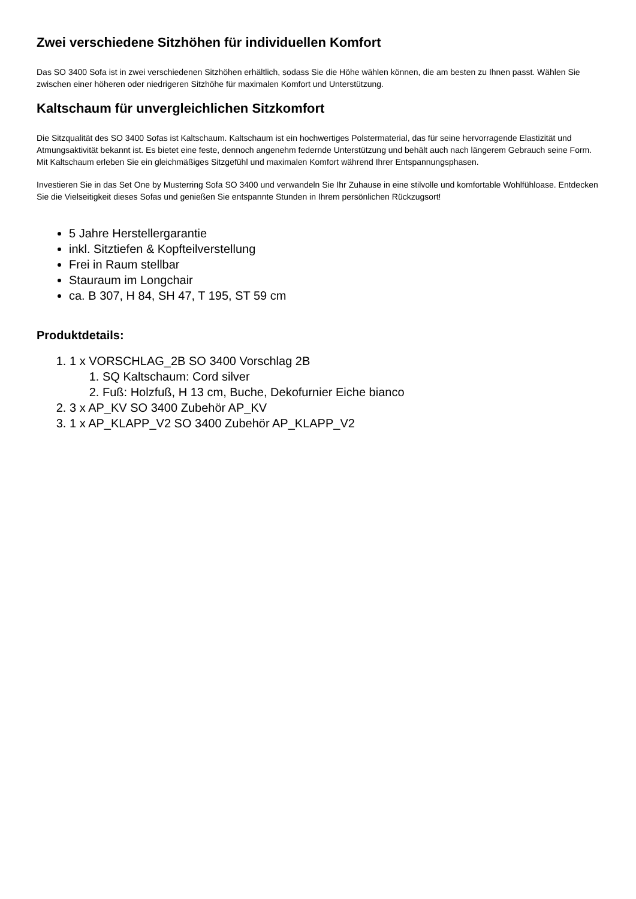Zwei verschiedene Sitzhöhen für individuellen Komfort
Das SO 3400 Sofa ist in zwei verschiedenen Sitzhöhen erhältlich, sodass Sie die Höhe wählen können, die am besten zu Ihnen passt. Wählen Sie zwischen einer höheren oder niedrigeren Sitzhöhe für maximalen Komfort und Unterstützung.
Kaltschaum für unvergleichlichen Sitzkomfort
Die Sitzqualität des SO 3400 Sofas ist Kaltschaum. Kaltschaum ist ein hochwertiges Polstermaterial, das für seine hervorragende Elastizität und Atmungsaktivität bekannt ist. Es bietet eine feste, dennoch angenehm federnde Unterstützung und behält auch nach längerem Gebrauch seine Form. Mit Kaltschaum erleben Sie ein gleichmäßiges Sitzgefühl und maximalen Komfort während Ihrer Entspannungsphasen.
Investieren Sie in das Set One by Musterring Sofa SO 3400 und verwandeln Sie Ihr Zuhause in eine stilvolle und komfortable Wohlfühloase. Entdecken Sie die Vielseitigkeit dieses Sofas und genießen Sie entspannte Stunden in Ihrem persönlichen Rückzugsort!
5 Jahre Herstellergarantie
inkl. Sitztiefen & Kopfteilverstellung
Frei in Raum stellbar
Stauraum im Longchair
ca. B 307, H 84, SH 47, T 195, ST 59 cm
Produktdetails:
1. 1 x VORSCHLAG_2B SO 3400 Vorschlag 2B
1. SQ Kaltschaum: Cord silver
2. Fuß: Holzfuß, H 13 cm, Buche, Dekofurnier Eiche bianco
2. 3 x AP_KV SO 3400 Zubehör AP_KV
3. 1 x AP_KLAPP_V2 SO 3400 Zubehör AP_KLAPP_V2